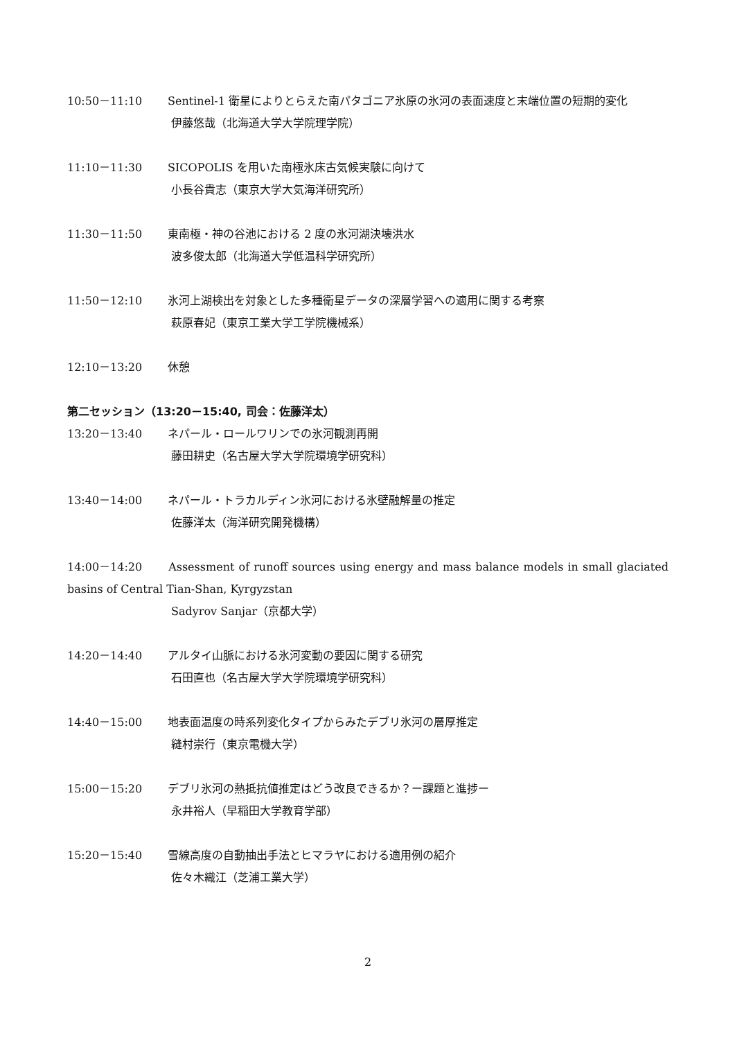10:50－11:10 Sentinel-1 衛星によりとらえた南パタゴニア氷原の氷河の表面速度と末端位置の短期的変化
伊藤悠哉（北海道大学大学院理学院）
11:10－11:30 SICOPOLIS を用いた南極氷床古気候実験に向けて
小長谷貴志（東京大学大気海洋研究所）
11:30－11:50 東南極・神の谷池における 2 度の氷河湖決壊洪水
波多俊太郎（北海道大学低温科学研究所）
11:50－12:10 氷河上湖検出を対象とした多種衛星データの深層学習への適用に関する考察
萩原春妃（東京工業大学工学院機械系）
12:10－13:20 休憩
第二セッション（13:20－15:40, 司会：佐藤洋太）
13:20－13:40 ネパール・ロールワリンでの氷河観測再開
藤田耕史（名古屋大学大学院環境学研究科）
13:40－14:00 ネパール・トラカルディン氷河における氷壁融解量の推定
佐藤洋太（海洋研究開発機構）
14:00－14:20 Assessment of runoff sources using energy and mass balance models in small glaciated basins of Central Tian-Shan, Kyrgyzstan
Sadyrov Sanjar（京都大学）
14:20－14:40 アルタイ山脈における氷河変動の要因に関する研究
石田直也（名古屋大学大学院環境学研究科）
14:40－15:00 地表面温度の時系列変化タイプからみたデブリ氷河の層厚推定
縫村崇行（東京電機大学）
15:00－15:20 デブリ氷河の熱抵抗値推定はどう改良できるか？ー課題と進捗ー
永井裕人（早稲田大学教育学部）
15:20－15:40 雪線高度の自動抽出手法とヒマラヤにおける適用例の紹介
佐々木織江（芝浦工業大学）
2